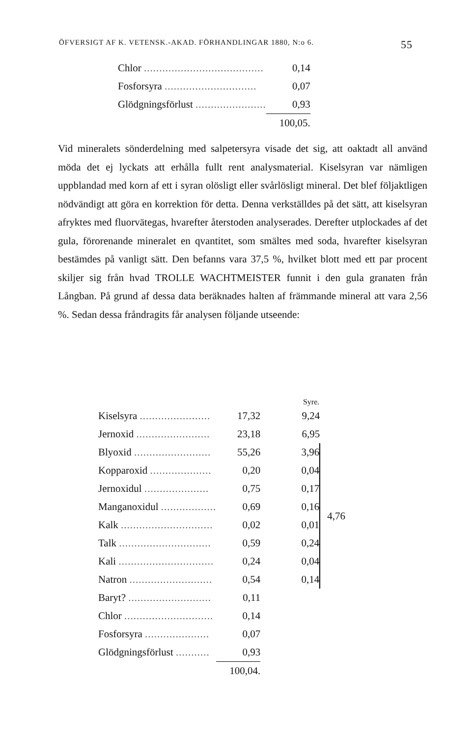ÖFVERSIGT AF K. VETENSK.-AKAD. FÖRHANDLINGAR 1880, N:o 6. 55
| Chlor ....................................... | 0,14 |
| Fosforsyra .............................. | 0,07 |
| Glödgningsförlust ....................... | 0,93 |
| | 100,05. |
Vid mineralets sönderdelning med salpetersyra visade det sig, att oaktadt all använd möda det ej lyckats att erhålla fullt rent analysmaterial. Kiselsyran var nämligen uppblandad med korn af ett i syran olösligt eller svårlösligt mineral. Det blef följaktligen nödvändigt att göra en korrektion för detta. Denna verkställdes på det sätt, att kiselsyran afryktes med fluorvätegas, hvarefter återstoden analyserades. Derefter utplockades af det gula, förorenande mineralet en qvantitet, som smältes med soda, hvarefter kiselsyran bestämdes på vanligt sätt. Den befanns vara 37,5 %, hvilket blott med ett par procent skiljer sig från hvad TROLLE WACHTMEISTER funnit i den gula granaten från Långban. På grund af dessa data beräknades halten af främmande mineral att vara 2,56 %. Sedan dessa fråndragits får analysen följande utseende:
| | | Syre. | |
| --- | --- | --- | --- |
| Kiselsyra ....................... | 17,32 | 9,24 | |
| Jernoxid ........................ | 23,18 | 6,95 | |
| Blyoxid ......................... | 55,26 | 3,96 | 4,76 |
| Kopparoxid .................... | 0,20 | 0,04 | |
| Jernoxidul ..................... | 0,75 | 0,17 | |
| Manganoxidul .................. | 0,69 | 0,16 | |
| Kalk .............................. | 0,02 | 0,01 | |
| Talk .............................. | 0,59 | 0,24 | |
| Kali ............................... | 0,24 | 0,04 | |
| Natron ........................... | 0,54 | 0,14 | |
| Baryt? ........................... | 0,11 | | |
| Chlor ............................. | 0,14 | | |
| Fosforsyra ..................... | 0,07 | | |
| Glödgningsförlust ........... | 0,93 | | |
| | 100,04. | | |